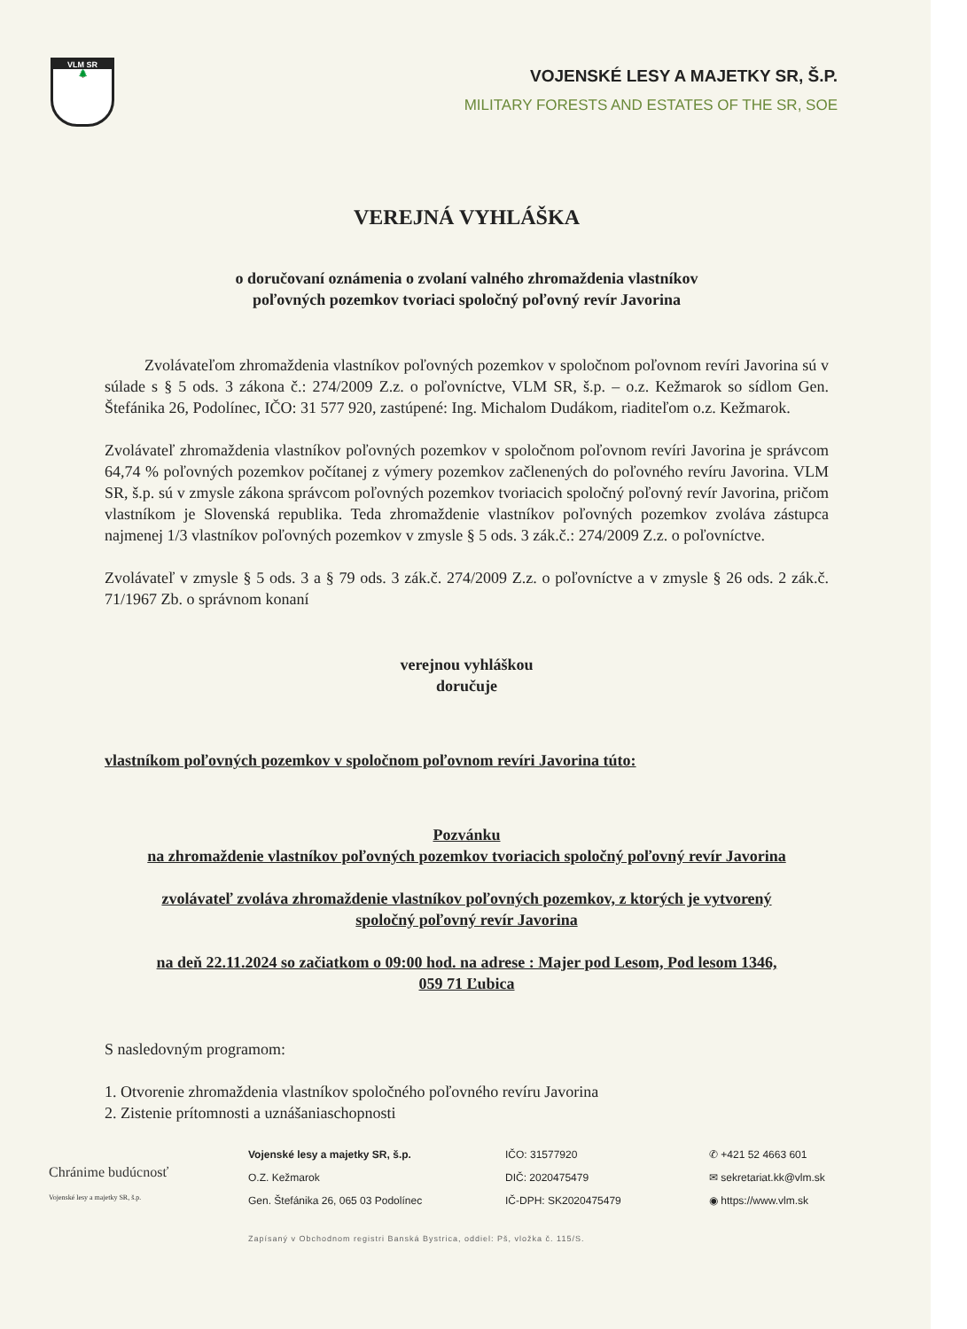VLM SR
🌲
VOJENSKÉ LESY A MAJETKY SR, Š.P.
MILITARY FORESTS AND ESTATES OF THE SR, SOE
VEREJNÁ VYHLÁŠKA
o doručovaní oznámenia o zvolaní valného zhromaždenia vlastníkov
poľovných pozemkov tvoriaci spoločný poľovný revír Javorina
Zvolávateľom zhromaždenia vlastníkov poľovných pozemkov v spoločnom poľovnom revíri Javorina sú v súlade s § 5 ods. 3 zákona č.: 274/2009 Z.z. o poľovníctve, VLM SR, š.p. – o.z. Kežmarok so sídlom Gen. Štefánika 26, Podolínec, IČO: 31 577 920, zastúpené: Ing. Michalom Dudákom, riaditeľom o.z. Kežmarok.
Zvolávateľ zhromaždenia vlastníkov poľovných pozemkov v spoločnom poľovnom revíri Javorina je správcom 64,74 % poľovných pozemkov počítanej z výmery pozemkov začlenených do poľovného revíru Javorina. VLM SR, š.p. sú v zmysle zákona správcom poľovných pozemkov tvoriacich spoločný poľovný revír Javorina, pričom vlastníkom je Slovenská republika. Teda zhromaždenie vlastníkov poľovných pozemkov zvoláva zástupca najmenej 1/3 vlastníkov poľovných pozemkov v zmysle § 5 ods. 3 zák.č.: 274/2009 Z.z. o poľovníctve.
Zvolávateľ v zmysle § 5 ods. 3 a § 79 ods. 3 zák.č. 274/2009 Z.z. o poľovníctve a v zmysle § 26 ods. 2 zák.č. 71/1967 Zb. o správnom konaní
verejnou vyhláškou
doručuje
vlastníkom poľovných pozemkov v spoločnom poľovnom revíri Javorina túto:
Pozvánku
na zhromaždenie vlastníkov poľovných pozemkov tvoriacich spoločný poľovný revír Javorina
zvolávateľ zvoláva zhromaždenie vlastníkov poľovných pozemkov, z ktorých je vytvorený
spoločný poľovný revír Javorina
na deň 22.11.2024 so začiatkom o 09:00 hod. na adrese : Majer pod Lesom, Pod lesom 1346,
059 71 Ľubica
S nasledovným programom:
1. Otvorenie zhromaždenia vlastníkov spoločného poľovného revíru Javorina
2. Zistenie prítomnosti a uznášaniaschopnosti
Chránime budúcnosť
Vojenské lesy a majetky SR, š.p.
Vojenské lesy a majetky SR, š.p.
O.Z. Kežmarok
Gen. Štefánika 26, 065 03 Podolínec
IČO: 31577920
DIČ: 2020475479
IČ-DPH: SK2020475479
✆ +421 52 4663 601
✉ sekretariat.kk@vlm.sk
◉ https://www.vlm.sk
Zapísaný v Obchodnom registri Banská Bystrica, oddiel: Pš, vložka č. 115/S.